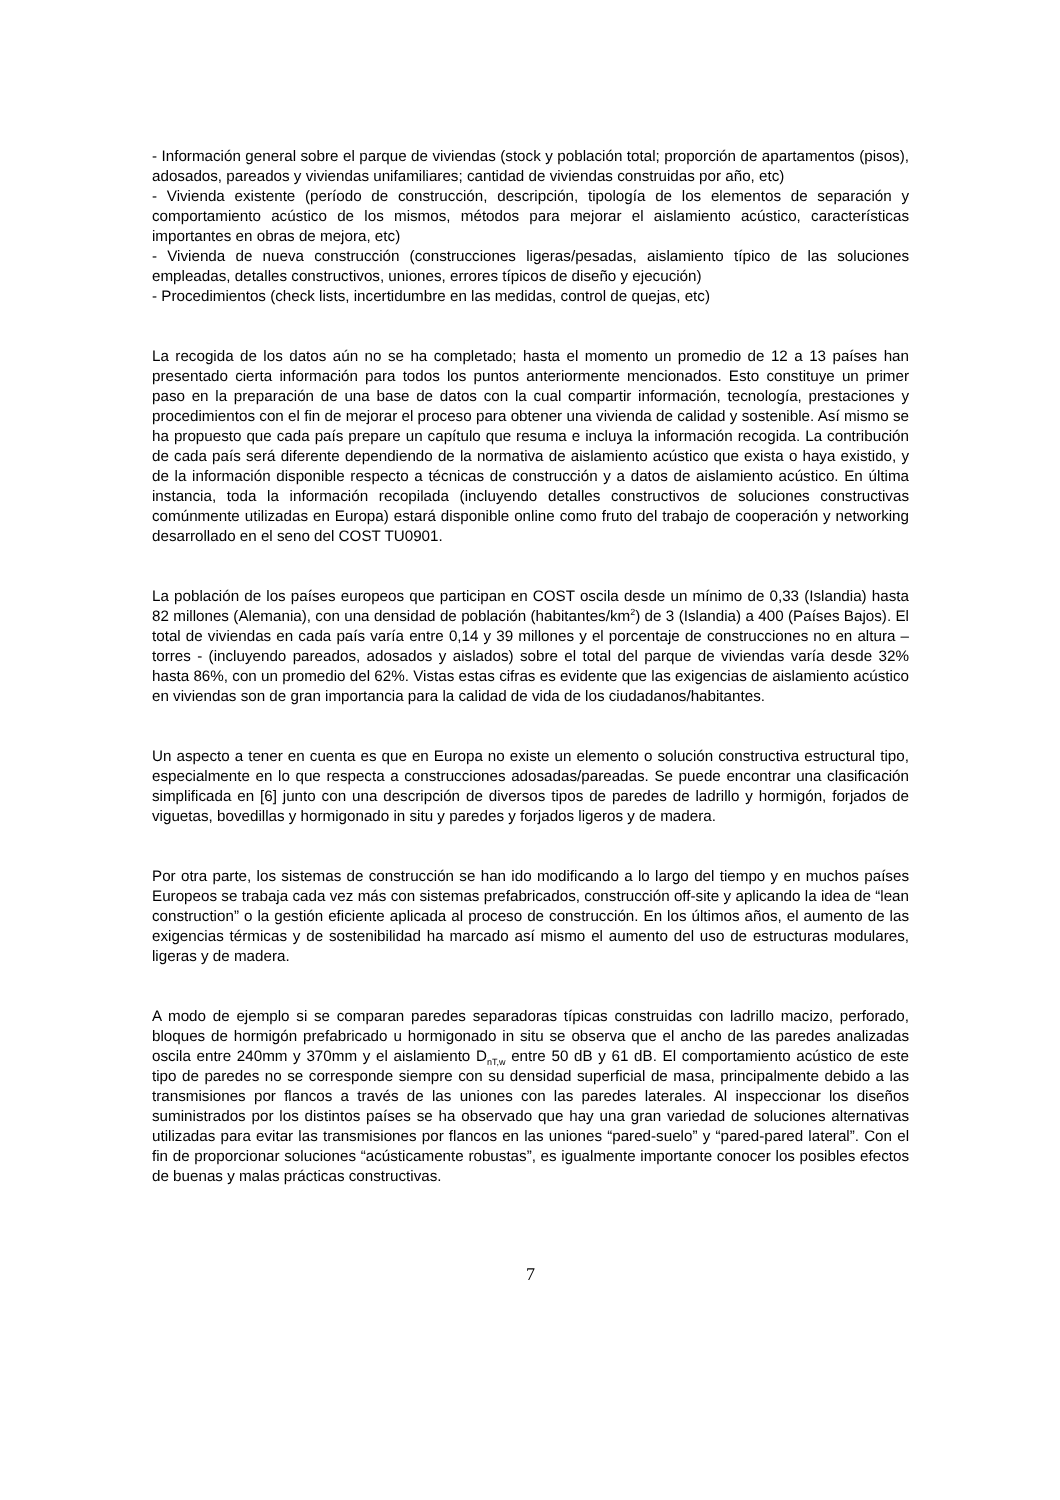- Información general sobre el parque de viviendas (stock y población total; proporción de apartamentos (pisos), adosados, pareados y viviendas unifamiliares; cantidad de viviendas construidas por año, etc)
- Vivienda existente (período de construcción, descripción, tipología de los elementos de separación y comportamiento acústico de los mismos, métodos para mejorar el aislamiento acústico, características importantes en obras de mejora, etc)
- Vivienda de nueva construcción (construcciones ligeras/pesadas, aislamiento típico de las soluciones empleadas, detalles constructivos, uniones, errores típicos de diseño y ejecución)
- Procedimientos (check lists, incertidumbre en las medidas, control de quejas, etc)
La recogida de los datos aún no se ha completado; hasta el momento un promedio de 12 a 13 países han presentado cierta información para todos los puntos anteriormente mencionados. Esto constituye un primer paso en la preparación de una base de datos con la cual compartir información, tecnología, prestaciones y procedimientos con el fin de mejorar el proceso para obtener una vivienda de calidad y sostenible. Así mismo se ha propuesto que cada país prepare un capítulo que resuma e incluya la información recogida. La contribución de cada país será diferente dependiendo de la normativa de aislamiento acústico que exista o haya existido, y de la información disponible respecto a técnicas de construcción y a datos de aislamiento acústico. En última instancia, toda la información recopilada (incluyendo detalles constructivos de soluciones constructivas comúnmente utilizadas en Europa) estará disponible online como fruto del trabajo de cooperación y networking desarrollado en el seno del COST TU0901.
La población de los países europeos que participan en COST oscila desde un mínimo de 0,33 (Islandia) hasta 82 millones (Alemania), con una densidad de población (habitantes/km<sup>2</sup>) de 3 (Islandia) a 400 (Países Bajos). El total de viviendas en cada país varía entre 0,14 y 39 millones y el porcentaje de construcciones no en altura – torres - (incluyendo pareados, adosados y aislados) sobre el total del parque de viviendas varía desde 32% hasta 86%, con un promedio del 62%. Vistas estas cifras es evidente que las exigencias de aislamiento acústico en viviendas son de gran importancia para la calidad de vida de los ciudadanos/habitantes.
Un aspecto a tener en cuenta es que en Europa no existe un elemento o solución constructiva estructural tipo, especialmente en lo que respecta a construcciones adosadas/pareadas. Se puede encontrar una clasificación simplificada en [6] junto con una descripción de diversos tipos de paredes de ladrillo y hormigón, forjados de viguetas, bovedillas y hormigonado in situ y paredes y forjados ligeros y de madera.
Por otra parte, los sistemas de construcción se han ido modificando a lo largo del tiempo y en muchos países Europeos se trabaja cada vez más con sistemas prefabricados, construcción off-site y aplicando la idea de “lean construction” o la gestión eficiente aplicada al proceso de construcción. En los últimos años, el aumento de las exigencias térmicas y de sostenibilidad ha marcado así mismo el aumento del uso de estructuras modulares, ligeras y de madera.
A modo de ejemplo si se comparan paredes separadoras típicas construidas con ladrillo macizo, perforado, bloques de hormigón prefabricado u hormigonado in situ se observa que el ancho de las paredes analizadas oscila entre 240mm y 370mm y el aislamiento D<sub>nT,w</sub> entre 50 dB y 61 dB. El comportamiento acústico de este tipo de paredes no se corresponde siempre con su densidad superficial de masa, principalmente debido a las transmisiones por flancos a través de las uniones con las paredes laterales. Al inspeccionar los diseños suministrados por los distintos países se ha observado que hay una gran variedad de soluciones alternativas utilizadas para evitar las transmisiones por flancos en las uniones “pared-suelo” y “pared-pared lateral”. Con el fin de proporcionar soluciones “acústicamente robustas”, es igualmente importante conocer los posibles efectos de buenas y malas prácticas constructivas.
7